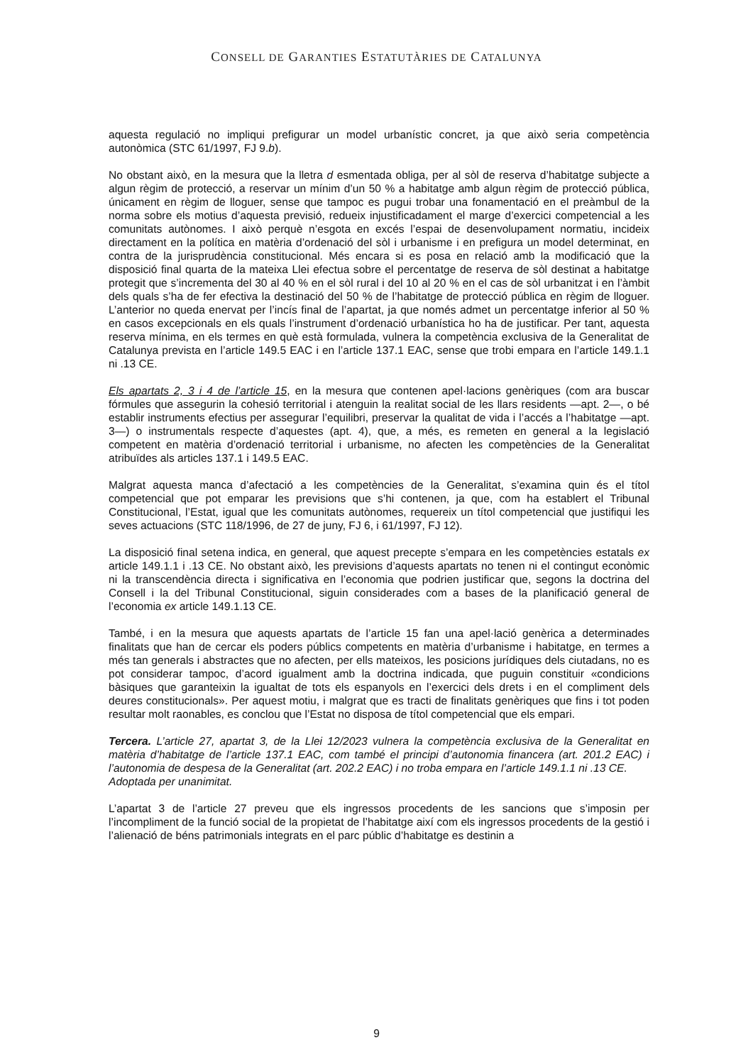CONSELL DE GARANTIES ESTATUTÀRIES DE CATALUNYA
aquesta regulació no impliqui prefigurar un model urbanístic concret, ja que això seria competència autonòmica (STC 61/1997, FJ 9.b).
No obstant això, en la mesura que la lletra d esmentada obliga, per al sòl de reserva d’habitatge subjecte a algun règim de protecció, a reservar un mínim d’un 50 % a habitatge amb algun règim de protecció pública, únicament en règim de lloguer, sense que tampoc es pugui trobar una fonamentació en el preàmbul de la norma sobre els motius d’aquesta previsió, redueix injustificadament el marge d’exercici competencial a les comunitats autònomes. I això perquè n’esgota en excés l’espai de desenvolupament normatiu, incideix directament en la política en matèria d’ordenació del sòl i urbanisme i en prefigura un model determinat, en contra de la jurisprudència constitucional. Més encara si es posa en relació amb la modificació que la disposició final quarta de la mateixa Llei efectua sobre el percentatge de reserva de sòl destinat a habitatge protegit que s’incrementa del 30 al 40 % en el sòl rural i del 10 al 20 % en el cas de sòl urbanitzat i en l’àmbit dels quals s’ha de fer efectiva la destinació del 50 % de l’habitatge de protecció pública en règim de lloguer. L’anterior no queda enervat per l’incís final de l’apartat, ja que només admet un percentatge inferior al 50 % en casos excepcionals en els quals l’instrument d’ordenació urbanística ho ha de justificar. Per tant, aquesta reserva mínima, en els termes en què està formulada, vulnera la competència exclusiva de la Generalitat de Catalunya prevista en l’article 149.5 EAC i en l’article 137.1 EAC, sense que trobi empara en l’article 149.1.1 ni .13 CE.
Els apartats 2, 3 i 4 de l’article 15, en la mesura que contenen apel·lacions genèriques (com ara buscar fórmules que assegurin la cohesió territorial i atenguin la realitat social de les llars residents —apt. 2—, o bé establir instruments efectius per assegurar l’equilibri, preservar la qualitat de vida i l’accés a l’habitatge —apt. 3—) o instrumentals respecte d’aquestes (apt. 4), que, a més, es remeten en general a la legislació competent en matèria d’ordenació territorial i urbanisme, no afecten les competències de la Generalitat atribuïdes als articles 137.1 i 149.5 EAC.
Malgrat aquesta manca d’afectació a les competències de la Generalitat, s’examina quin és el títol competencial que pot emparar les previsions que s’hi contenen, ja que, com ha establert el Tribunal Constitucional, l’Estat, igual que les comunitats autònomes, requereix un títol competencial que justifiqui les seves actuacions (STC 118/1996, de 27 de juny, FJ 6, i 61/1997, FJ 12).
La disposició final setena indica, en general, que aquest precepte s’empara en les competències estatals ex article 149.1.1 i .13 CE. No obstant això, les previsions d’aquests apartats no tenen ni el contingut econòmic ni la transcendència directa i significativa en l’economia que podrien justificar que, segons la doctrina del Consell i la del Tribunal Constitucional, siguin considerades com a bases de la planificació general de l’economia ex article 149.1.13 CE.
També, i en la mesura que aquests apartats de l’article 15 fan una apel·lació genèrica a determinades finalitats que han de cercar els poders públics competents en matèria d’urbanisme i habitatge, en termes a més tan generals i abstractes que no afecten, per ells mateixos, les posicions jurídiques dels ciutadans, no es pot considerar tampoc, d’acord igualment amb la doctrina indicada, que puguin constituir «condicions bàsiques que garanteixin la igualtat de tots els espanyols en l’exercici dels drets i en el compliment dels deures constitucionals». Per aquest motiu, i malgrat que es tracti de finalitats genèriques que fins i tot poden resultar molt raonables, es conclou que l’Estat no disposa de títol competencial que els empari.
Tercera. L’article 27, apartat 3, de la Llei 12/2023 vulnera la competència exclusiva de la Generalitat en matèria d’habitatge de l’article 137.1 EAC, com també el principi d’autonomia financera (art. 201.2 EAC) i l’autonomia de despesa de la Generalitat (art. 202.2 EAC) i no troba empara en l’article 149.1.1 ni .13 CE.
Adoptada per unanimitat.
L’apartat 3 de l’article 27 preveu que els ingressos procedents de les sancions que s’imposin per l’incompliment de la funció social de la propietat de l’habitatge així com els ingressos procedents de la gestió i l’alienació de béns patrimonials integrats en el parc públic d’habitatge es destinin a
9